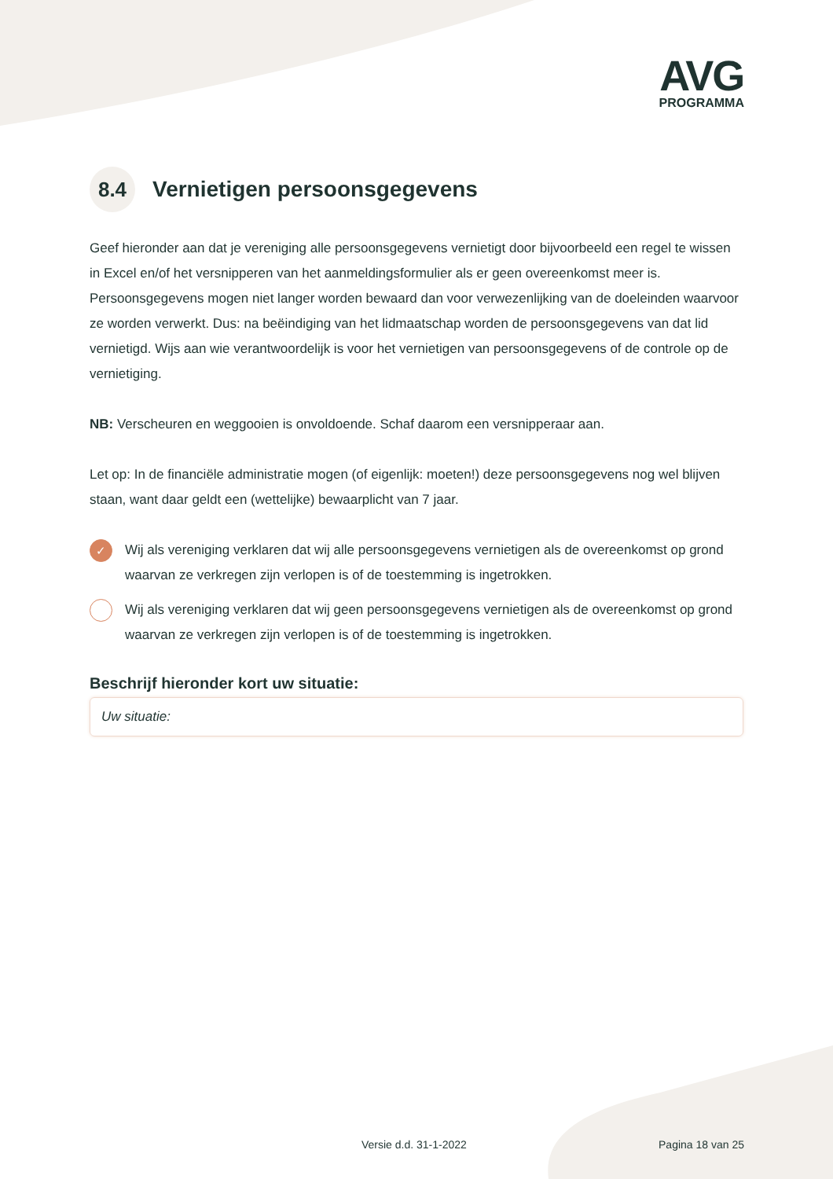AVG
PROGRAMMA
8.4 Vernietigen persoonsgegevens
Geef hieronder aan dat je vereniging alle persoonsgegevens vernietigt door bijvoorbeeld een regel te wissen in Excel en/of het versnipperen van het aanmeldingsformulier als er geen overeenkomst meer is. Persoonsgegevens mogen niet langer worden bewaard dan voor verwezenlijking van de doeleinden waarvoor ze worden verwerkt. Dus: na beëindiging van het lidmaatschap worden de persoonsgegevens van dat lid vernietigd. Wijs aan wie verantwoordelijk is voor het vernietigen van persoonsgegevens of de controle op de vernietiging.
NB: Verscheuren en weggooien is onvoldoende. Schaf daarom een versnipperaar aan.
Let op: In de financiële administratie mogen (of eigenlijk: moeten!) deze persoonsgegevens nog wel blijven staan, want daar geldt een (wettelijke) bewaarplicht van 7 jaar.
✓ Wij als vereniging verklaren dat wij alle persoonsgegevens vernietigen als de overeenkomst op grond waarvan ze verkregen zijn verlopen is of de toestemming is ingetrokken.
Wij als vereniging verklaren dat wij geen persoonsgegevens vernietigen als de overeenkomst op grond waarvan ze verkregen zijn verlopen is of de toestemming is ingetrokken.
Beschrijf hieronder kort uw situatie:
Uw situatie:
Versie d.d. 31-1-2022 Pagina 18 van 25